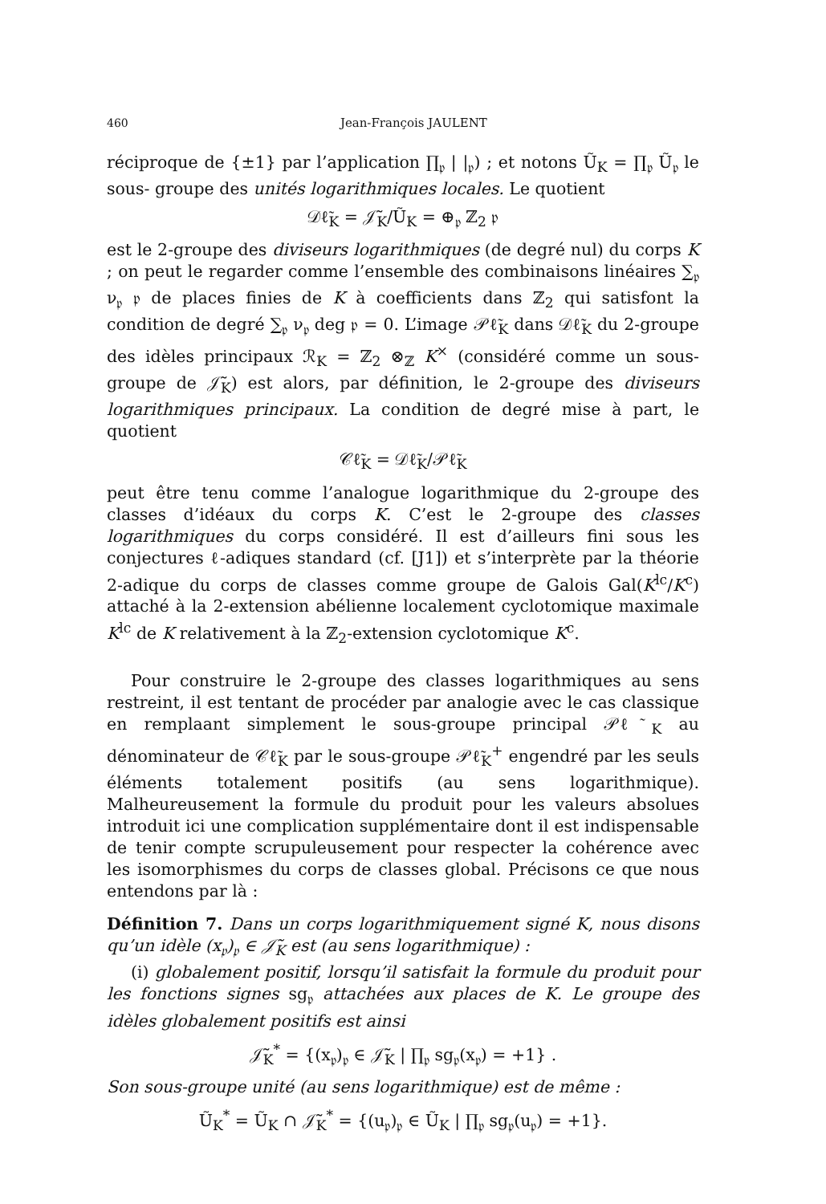460 Jean-François JAULENT
réciproque de {±1} par l’application ∏<sub>𝔭</sub> | |<sub>𝔭</sub>) ; et notons Ũ<sub>K</sub> = ∏<sub>𝔭</sub> Ũ<sub>𝔭</sub> le sous- groupe des unités logarithmiques locales. Le quotient
𝒟ℓ̃<sub>K</sub> = 𝒥̃<sub>K</sub>/Ũ<sub>K</sub> = ⊕<sub>𝔭</sub> ℤ<sub>2</sub> 𝔭
est le 2-groupe des diviseurs logarithmiques (de degré nul) du corps K ; on peut le regarder comme l’ensemble des combinaisons linéaires ∑<sub>𝔭</sub> ν<sub>𝔭</sub> 𝔭 de places finies de K à coefficients dans ℤ<sub>2</sub> qui satisfont la condition de degré ∑<sub>𝔭</sub> ν<sub>𝔭</sub> deg 𝔭 = 0. L’image 𝒫ℓ̃<sub>K</sub> dans 𝒟ℓ̃<sub>K</sub> du 2-groupe des idèles principaux ℛ<sub>K</sub> = ℤ<sub>2</sub> ⊗<sub>ℤ</sub> K<sup>×</sup> (considéré comme un sous-groupe de 𝒥̃<sub>K</sub>) est alors, par définition, le 2-groupe des diviseurs logarithmiques principaux. La condition de degré mise à part, le quotient
𝒞ℓ̃<sub>K</sub> = 𝒟ℓ̃<sub>K</sub>/𝒫ℓ̃<sub>K</sub>
peut être tenu comme l’analogue logarithmique du 2-groupe des classes d’idéaux du corps K. C’est le 2-groupe des classes logarithmiques du corps considéré. Il est d’ailleurs fini sous les conjectures ℓ-adiques standard (cf. [J1]) et s’interprète par la théorie 2-adique du corps de classes comme groupe de Galois Gal(K<sup>lc</sup>/K<sup>c</sup>) attaché à la 2-extension abélienne localement cyclotomique maximale K<sup>lc</sup> de K relativement à la ℤ<sub>2</sub>-extension cyclotomique K<sup>c</sup>.
Pour construire le 2-groupe des classes logarithmiques au sens restreint, il est tentant de procéder par analogie avec le cas classique en remplaant simplement le sous-groupe principal 𝒫ℓ̃<sub>K</sub> au dénominateur de 𝒞ℓ̃<sub>K</sub> par le sous-groupe 𝒫ℓ̃<sub>K</sub><sup>+</sup> engendré par les seuls éléments totalement positifs (au sens logarithmique). Malheureusement la formule du produit pour les valeurs absolues introduit ici une complication supplémentaire dont il est indispensable de tenir compte scrupuleusement pour respecter la cohérence avec les isomorphismes du corps de classes global. Précisons ce que nous entendons par là :
Définition 7. Dans un corps logarithmiquement signé K, nous disons qu’un idèle (x<sub>𝔭</sub>)<sub>𝔭</sub> ∈ 𝒥̃<sub>K</sub> est (au sens logarithmique) :
(i) globalement positif, lorsqu’il satisfait la formule du produit pour les fonctions signes sg<sub>𝔭</sub> attachées aux places de K. Le groupe des idèles globalement positifs est ainsi
𝒥̃<sub>K</sub><sup>*</sup> = {(x<sub>𝔭</sub>)<sub>𝔭</sub> ∈ 𝒥̃<sub>K</sub> | ∏<sub>𝔭</sub> sg<sub>𝔭</sub>(x<sub>𝔭</sub>) = +1} .
Son sous-groupe unité (au sens logarithmique) est de même :
Ũ<sub>K</sub><sup>*</sup> = Ũ<sub>K</sub> ∩ 𝒥̃<sub>K</sub><sup>*</sup> = {(u<sub>𝔭</sub>)<sub>𝔭</sub> ∈ Ũ<sub>K</sub> | ∏<sub>𝔭</sub> sg<sub>𝔭</sub>(u<sub>𝔭</sub>) = +1}.